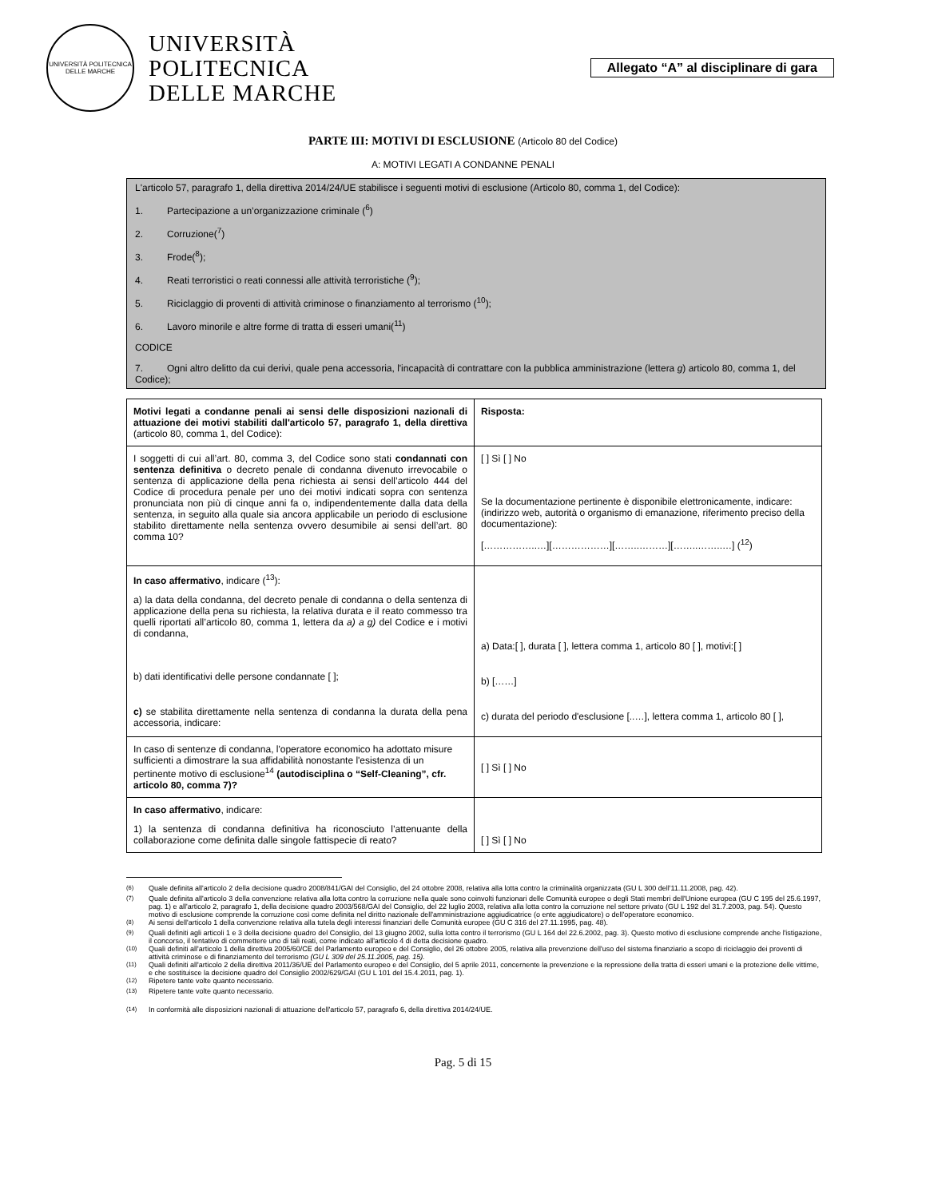UNIVERSITÀ POLITECNICA DELLE MARCHE
UNIVERSITÀ
POLITECNICA
DELLE MARCHE
Allegato “A” al disciplinare di gara
PARTE III: MOTIVI DI ESCLUSIONE (Articolo 80 del Codice)
A: MOTIVI LEGATI A CONDANNE PENALI
L'articolo 57, paragrafo 1, della direttiva 2014/24/UE stabilisce i seguenti motivi di esclusione (Articolo 80, comma 1, del Codice):
1. Partecipazione a un’organizzazione criminale (<sup>6</sup>)
2. Corruzione(<sup>7</sup>)
3. Frode(<sup>8</sup>);
4. Reati terroristici o reati connessi alle attività terroristiche (<sup>9</sup>);
5. Riciclaggio di proventi di attività criminose o finanziamento al terrorismo (<sup>10</sup>);
6. Lavoro minorile e altre forme di tratta di esseri umani(<sup>11</sup>)
CODICE
7. Ogni altro delitto da cui derivi, quale pena accessoria, l'incapacità di contrattare con la pubblica amministrazione (lettera g) articolo 80, comma 1, del Codice);
| Motivi legati a condanne penali ai sensi delle disposizioni nazionali di attuazione dei motivi stabiliti dall'articolo 57, paragrafo 1, della direttiva (articolo 80, comma 1, del Codice): | Risposta: |
| I soggetti di cui all’art. 80, comma 3, del Codice sono stati condannati con sentenza definitiva o decreto penale di condanna divenuto irrevocabile o sentenza di applicazione della pena richiesta ai sensi dell’articolo 444 del Codice di procedura penale per uno dei motivi indicati sopra con sentenza pronunciata non più di cinque anni fa o, indipendentemente dalla data della sentenza, in seguito alla quale sia ancora applicabile un periodo di esclusione stabilito direttamente nella sentenza ovvero desumibile ai sensi dell’art. 80 comma 10? | [ ] Sì [ ] No Se la documentazione pertinente è disponibile elettronicamente, indicare: (indirizzo web, autorità o organismo di emanazione, riferimento preciso della documentazione): [……………..…][………………][……..………][……..……..…] (<sup>12</sup>) |
| In caso affermativo , indicare (<sup>13</sup>): a) la data della condanna, del decreto penale di condanna o della sentenza di applicazione della pena su richiesta, la relativa durata e il reato commesso tra quelli riportati all’articolo 80, comma 1, lettera da a) a g) del Codice e i motivi di condanna, b) dati identificativi delle persone condannate [ ]; c) se stabilita direttamente nella sentenza di condanna la durata della pena accessoria, indicare: | a) Data:[ ], durata [ ], lettera comma 1, articolo 80 [ ], motivi:[ ] b) [……] c) durata del periodo d'esclusione [..…], lettera comma 1, articolo 80 [ ], |
| In caso di sentenze di condanna, l'operatore economico ha adottato misure sufficienti a dimostrare la sua affidabilità nonostante l'esistenza di un pertinente motivo di esclusione<sup>14</sup> (autodisciplina o “Self-Cleaning”, cfr. articolo 80, comma 7)? | [ ] Sì [ ] No |
| In caso affermativo , indicare: 1) la sentenza di condanna definitiva ha riconosciuto l’attenuante della collaborazione come definita dalle singole fattispecie di reato? | [ ] Sì [ ] No |
<sup>(6)</sup> Quale definita all'articolo 2 della decisione quadro 2008/841/GAI del Consiglio, del 24 ottobre 2008, relativa alla lotta contro la criminalità organizzata (GU L 300 dell'11.11.2008, pag. 42).
<sup>(7)</sup> Quale definita all'articolo 3 della convenzione relativa alla lotta contro la corruzione nella quale sono coinvolti funzionari delle Comunità europee o degli Stati membri dell'Unione europea (GU C 195 del 25.6.1997, pag. 1) e all'articolo 2, paragrafo 1, della decisione quadro 2003/568/GAI del Consiglio, del 22 luglio 2003, relativa alla lotta contro la corruzione nel settore privato (GU L 192 del 31.7.2003, pag. 54). Questo motivo di esclusione comprende la corruzione così come definita nel diritto nazionale dell'amministrazione aggiudicatrice (o ente aggiudicatore) o dell'operatore economico.
<sup>(8)</sup> Ai sensi dell'articolo 1 della convenzione relativa alla tutela degli interessi finanziari delle Comunità europee (GU C 316 del 27.11.1995, pag. 48).
<sup>(9)</sup> Quali definiti agli articoli 1 e 3 della decisione quadro del Consiglio, del 13 giugno 2002, sulla lotta contro il terrorismo (GU L 164 del 22.6.2002, pag. 3). Questo motivo di esclusione comprende anche l'istigazione, il concorso, il tentativo di commettere uno di tali reati, come indicato all'articolo 4 di detta decisione quadro.
<sup>(10)</sup> Quali definiti all'articolo 1 della direttiva 2005/60/CE del Parlamento europeo e del Consiglio, del 26 ottobre 2005, relativa alla prevenzione dell'uso del sistema finanziario a scopo di riciclaggio dei proventi di attività criminose e di finanziamento del terrorismo (GU L 309 del 25.11.2005, pag. 15).
<sup>(11)</sup> Quali definiti all'articolo 2 della direttiva 2011/36/UE del Parlamento europeo e del Consiglio, del 5 aprile 2011, concernente la prevenzione e la repressione della tratta di esseri umani e la protezione delle vittime, e che sostituisce la decisione quadro del Consiglio 2002/629/GAI (GU L 101 del 15.4.2011, pag. 1).
<sup>(12)</sup> Ripetere tante volte quanto necessario.
<sup>(13)</sup> Ripetere tante volte quanto necessario.
<sup>(14)</sup> In conformità alle disposizioni nazionali di attuazione dell'articolo 57, paragrafo 6, della direttiva 2014/24/UE.
Pag. 5 di 15